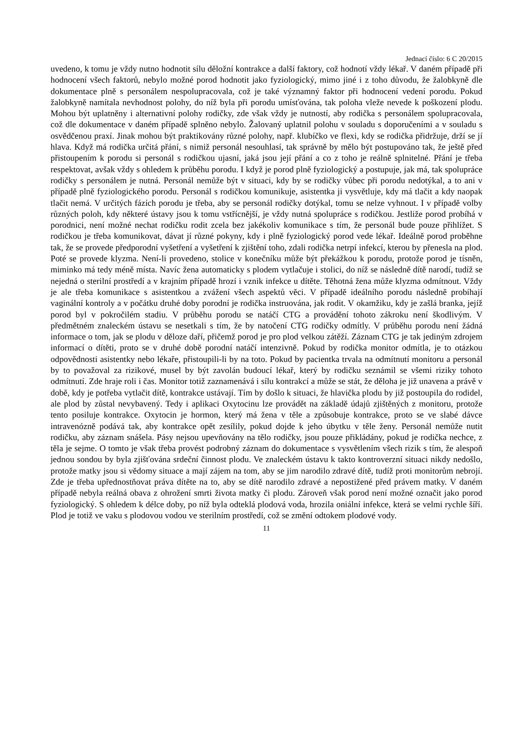Jednací číslo: 6 C 20/2015
uvedeno, k tomu je vždy nutno hodnotit sílu děložní kontrakce a další faktory, což hodnotí vždy lékař. V daném případě při hodnocení všech faktorů, nebylo možné porod hodnotit jako fyziologický, mimo jiné i z toho důvodu, že žalobkyně dle dokumentace plně s personálem nespolupracovala, což je také významný faktor při hodnocení vedení porodu. Pokud žalobkyně namítala nevhodnost polohy, do níž byla při porodu umísťována, tak poloha vleže nevede k poškození plodu. Mohou být uplatněny i alternativní polohy rodičky, zde však vždy je nutností, aby rodička s personálem spolupracovala, což dle dokumentace v daném případě splněno nebylo. Žalovaný uplatnil polohu v souladu s doporučeními a v souladu s osvědčenou praxí. Jinak mohou být praktikovány různé polohy, např. klubíčko ve flexi, kdy se rodička přidržuje, drží se jí hlava. Když má rodička určitá přání, s nimiž personál nesouhlasí, tak správně by mělo být postupováno tak, že ještě před přistoupením k porodu si personál s rodičkou ujasní, jaká jsou její přání a co z toho je reálně splnitelné. Přání je třeba respektovat, avšak vždy s ohledem k průběhu porodu. I když je porod plně fyziologický a postupuje, jak má, tak spolupráce rodičky s personálem je nutná. Personál nemůže být v situaci, kdy by se rodičky vůbec při porodu nedotýkal, a to ani v případě plně fyziologického porodu. Personál s rodičkou komunikuje, asistentka ji vysvětluje, kdy má tlačit a kdy naopak tlačit nemá. V určitých fázích porodu je třeba, aby se personál rodičky dotýkal, tomu se nelze vyhnout. I v případě volby různých poloh, kdy některé ústavy jsou k tomu vstřícnější, je vždy nutná spolupráce s rodičkou. Jestliže porod probíhá v porodnici, není možné nechat rodičku rodit zcela bez jakékoliv komunikace s tím, že personál bude pouze přihlížet. S rodičkou je třeba komunikovat, dávat jí různé pokyny, kdy i plně fyziologický porod vede lékař. Ideálně porod proběhne tak, že se provede předporodní vyšetření a vyšetření k zjištění toho, zdali rodička netrpí infekcí, kterou by přenesla na plod. Poté se provede klyzma. Není-li provedeno, stolice v konečníku může být překážkou k porodu, protože porod je tísněn, miminko má tedy méně místa. Navíc žena automaticky s plodem vytlačuje i stolici, do níž se následně dítě narodí, tudíž se nejedná o sterilní prostředí a v krajním případě hrozí i vznik infekce u dítěte. Těhotná žena může klyzma odmítnout. Vždy je ale třeba komunikace s asistentkou a zvážení všech aspektů věci. V případě ideálního porodu následně probíhají vaginální kontroly a v počátku druhé doby porodní je rodička instruována, jak rodit. V okamžiku, kdy je zašlá branka, jejíž porod byl v pokročilém stadiu. V průběhu porodu se natáčí CTG a provádění tohoto zákroku není škodlivým. V předmětném znaleckém ústavu se nesetkali s tím, že by natočení CTG rodičky odmítly. V průběhu porodu není žádná informace o tom, jak se plodu v děloze daří, přičemž porod je pro plod velkou zátěží. Záznam CTG je tak jediným zdrojem informací o dítěti, proto se v druhé době porodní natáčí intenzivně. Pokud by rodička monitor odmítla, je to otázkou odpovědnosti asistentky nebo lékaře, přistoupili-li by na toto. Pokud by pacientka trvala na odmítnutí monitoru a personál by to považoval za rizikové, musel by být zavolán budoucí lékař, který by rodičku seznámil se všemi riziky tohoto odmítnutí. Zde hraje roli i čas. Monitor totiž zaznamenává i sílu kontrakcí a může se stát, že děloha je již unavena a právě v době, kdy je potřeba vytlačit dítě, kontrakce ustávají. Tím by došlo k situaci, že hlavička plodu by již postoupila do rodidel, ale plod by zůstal nevybavený. Tedy i aplikaci Oxytocinu lze provádět na základě údajů zjištěných z monitoru, protože tento posiluje kontrakce. Oxytocin je hormon, který má žena v těle a způsobuje kontrakce, proto se ve slabé dávce intravenózně podává tak, aby kontrakce opět zesílily, pokud dojde k jeho úbytku v těle ženy. Personál nemůže nutit rodičku, aby záznam snášela. Pásy nejsou upevňovány na tělo rodičky, jsou pouze přikládány, pokud je rodička nechce, z těla je sejme. O tomto je však třeba provést podrobný záznam do dokumentace s vysvětlením všech rizik s tím, že alespoň jednou sondou by byla zjišťována srdeční činnost plodu. Ve znaleckém ústavu k takto kontroverzní situaci nikdy nedošlo, protože matky jsou si vědomy situace a mají zájem na tom, aby se jim narodilo zdravé dítě, tudíž proti monitorům nebrojí. Zde je třeba upřednostňovat práva dítěte na to, aby se dítě narodilo zdravé a nepostižené před právem matky. V daném případě nebyla reálná obava z ohrožení smrti života matky či plodu. Zároveň však porod není možné označit jako porod fyziologický. S ohledem k délce doby, po níž byla odteklá plodová voda, hrozila oniální infekce, která se velmi rychle šíří. Plod je totiž ve vaku s plodovou vodou ve sterilním prostředí, což se změní odtokem plodové vody.
11